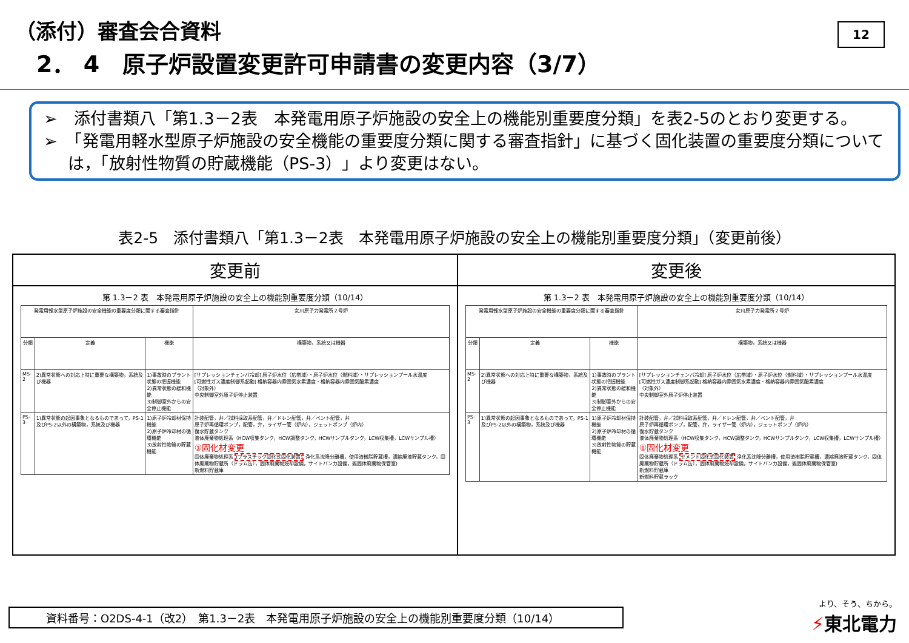（添付）審査会合資料
2． 4　原子炉設置変更許可申請書の変更内容（3/7）
12
➢　添付書類八「第1.3－2表　本発電用原子炉施設の安全上の機能別重要度分類」を表2-5のとおり変更する。
➢　「発電用軽水型原子炉施設の安全機能の重要度分類に関する審査指針」に基づく固化装置の重要度分類については，「放射性物質の貯蔵機能（PS-3）」より変更はない。
表2-5　添付書類八「第1.3－2表　本発電用原子炉施設の安全上の機能別重要度分類」（変更前後）
| 変更前 | 変更後 |
| --- | --- |
| 第 1.3－2 表 本発電用原子炉施設の安全上の機能別重要度分類（10/14） / 発電用軽水型原子炉施設の安全機能の重要度分類に関する審査指針 / / / 女川原子力発電所２号炉 / / --- / --- / --- / --- / / 分類 / 定義 / 機能 / 構築物，系統又は機器 / / MS-2 / 2)異常状態への対応上特に重要な構築物，系統及び機器 / 1)事故時のプラント状態の把握機能 2)異常状態の緩和機能 3)制御室外からの安全停止機能 / [サプレッションチェンバ冷却] 原子炉水位（広帯域）・原子炉水位（燃料域）・サプレッションプール水温度 [可燃性ガス濃度制御系起動] 格納容器内雰囲気水素濃度・格納容器内雰囲気酸素濃度 （対象外） 中央制御室外原子炉停止装置 / / PS-3 / 1)異常状態の起因事象となるものであって，PS-1及びPS-2以外の構築物，系統及び機器 / 1)原子炉冷却材保持機能 2)原子炉冷却材の循環機能 3)放射性物質の貯蔵機能 / 計装配管，弁／試料採取系配管，弁／ドレン配管，弁／ベント配管，弁 原子炉再循環ポンプ，配管，弁，ライザー管（炉内），ジェットポンプ（炉内） 復水貯蔵タンク 液体廃棄物処理系（HCW収集タンク，HCW調整タンク，HCWサンプルタンク，LCW収集槽，LCWサンプル槽） ①固化材変更 固体廃棄物処理系 (プラスチック固化式固化装置) 浄化系沈降分離槽，使用済樹脂貯蔵槽，濃縮廃液貯蔵タンク，固体廃棄物貯蔵所（ドラム缶），固体廃棄物焼却設備，サイトバンカ設備，雑固体廃棄物保管室) 新燃料貯蔵庫 / | 第 1.3－2 表 本発電用原子炉施設の安全上の機能別重要度分類（10/14） / 発電用軽水型原子炉施設の安全機能の重要度分類に関する審査指針 / / / 女川原子力発電所２号炉 / / --- / --- / --- / --- / / 分類 / 定義 / 機能 / 構築物，系統又は機器 / / MS-2 / 2)異常状態への対応上特に重要な構築物，系統及び機器 / 1)事故時のプラント状態の把握機能 2)異常状態の緩和機能 3)制御室外からの安全停止機能 / [サプレッションチェンバ冷却] 原子炉水位（広帯域）・原子炉水位（燃料域）・サプレッションプール水温度 [可燃性ガス濃度制御系起動] 格納容器内雰囲気水素濃度・格納容器内雰囲気酸素濃度 （対象外） 中央制御室外原子炉停止装置 / / PS-3 / 1)異常状態の起因事象となるものであって，PS-1及びPS-2以外の構築物，系統及び機器 / 1)原子炉冷却材保持機能 2)原子炉冷却材の循環機能 3)放射性物質の貯蔵機能 / 計装配管，弁／試料採取系配管，弁／ドレン配管，弁／ベント配管，弁 原子炉再循環ポンプ，配管，弁，ライザー管（炉内），ジェットポンプ（炉内） 復水貯蔵タンク 液体廃棄物処理系（HCW収集タンク，HCW調整タンク，HCWサンプルタンク，LCW収集槽，LCWサンプル槽） ①固化材変更 固体廃棄物処理系 セメント固化式固化装置 浄化系沈降分離槽，使用済樹脂貯蔵槽，濃縮廃液貯蔵タンク，固体廃棄物貯蔵所（ドラム缶），固体廃棄物焼却設備，サイトバンカ設備，雑固体廃棄物保管室) 新燃料貯蔵庫 新燃料貯蔵ラック / |
資料番号：O2DS-4-1（改2）　第1.3－2表　本発電用原子炉施設の安全上の機能別重要度分類（10/14）
より、そう、ちから。
⚡東北電力